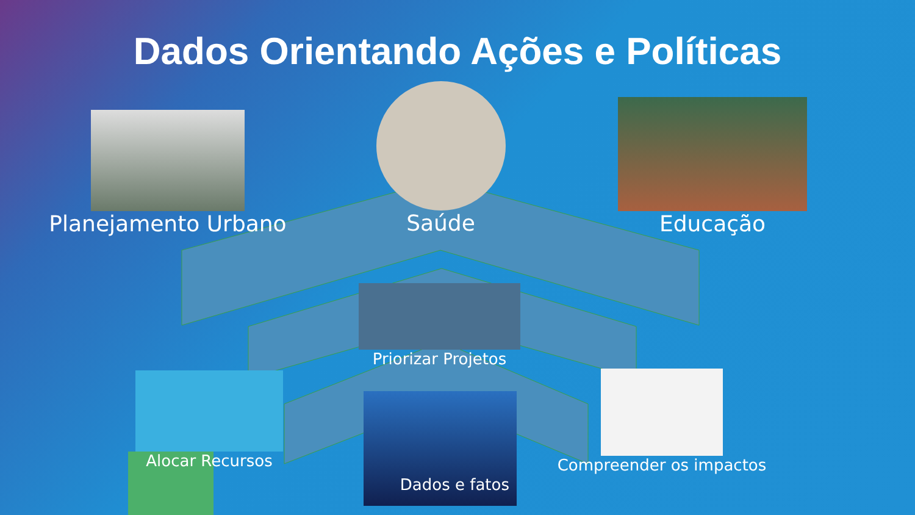Dados Orientando Ações e Políticas
Planejamento Urbano
Saúde
Educação
Priorizar Projetos
Alocar Recursos
Dados e fatos
Compreender os impactos